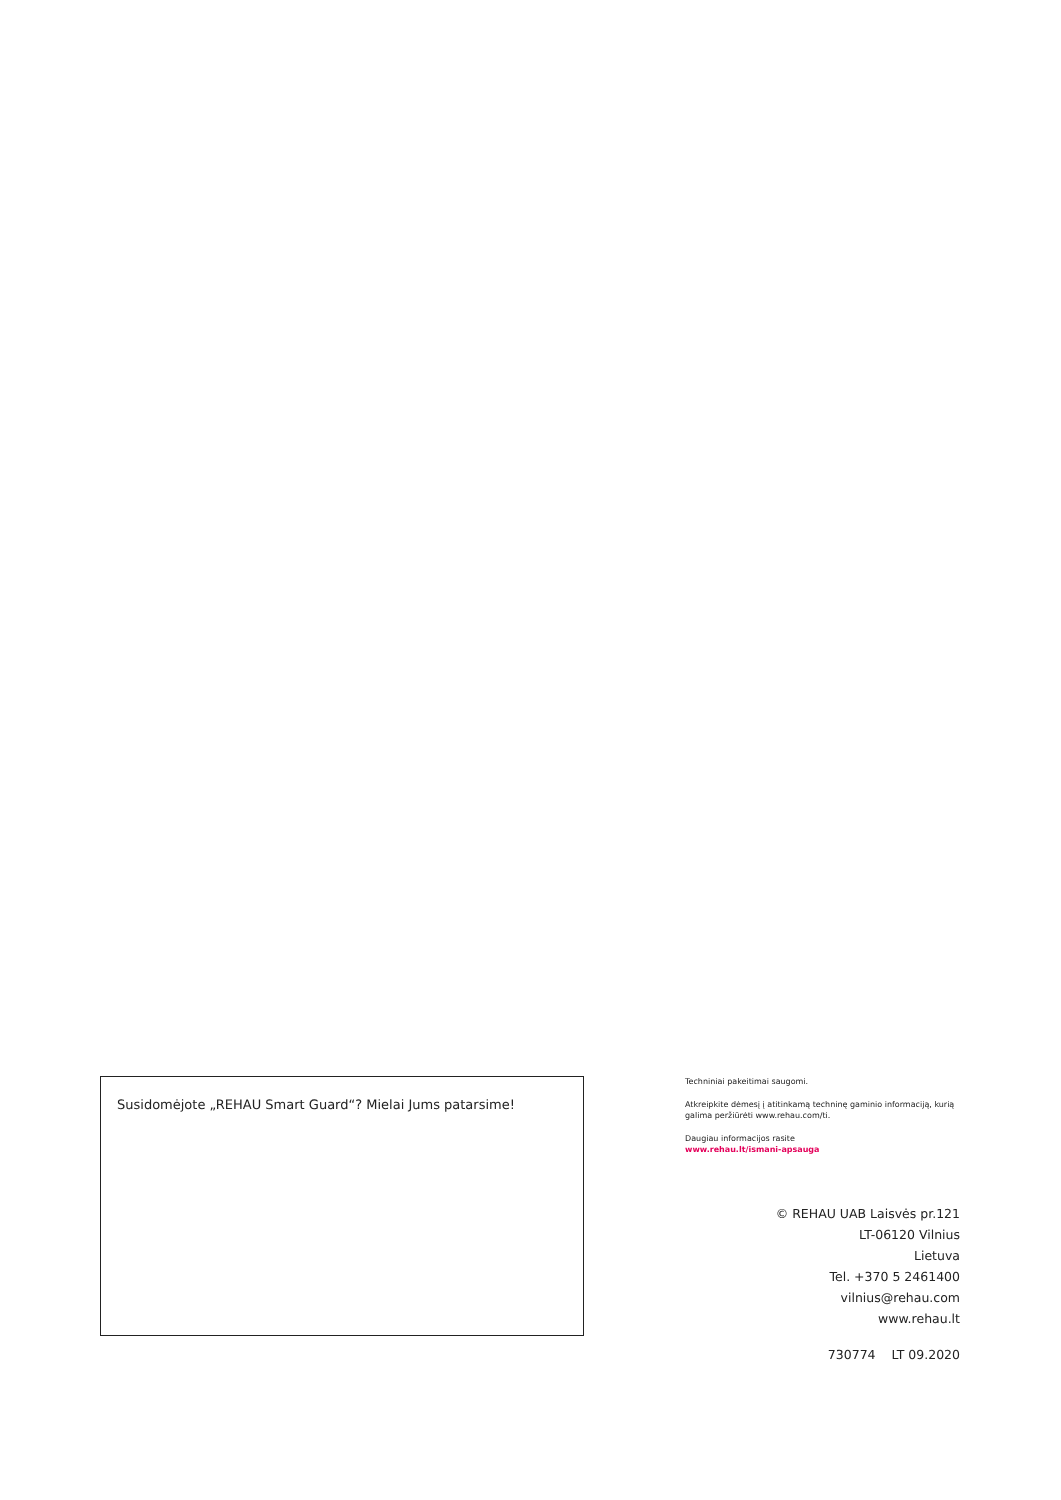Susidomėjote „REHAU Smart Guard“? Mielai Jums patarsime!
Techniniai pakeitimai saugomi.
Atkreipkite dėmesį į atitinkamą techninę gaminio informaciją, kurią galima peržiūrėti www.rehau.com/ti.
Daugiau informacijos rasite
www.rehau.lt/ismani-apsauga
© REHAU UAB Laisvės pr.121
LT-06120 Vilnius
Lietuva
Tel. +370 5 2461400
vilnius@rehau.com
www.rehau.lt
730774 LT 09.2020